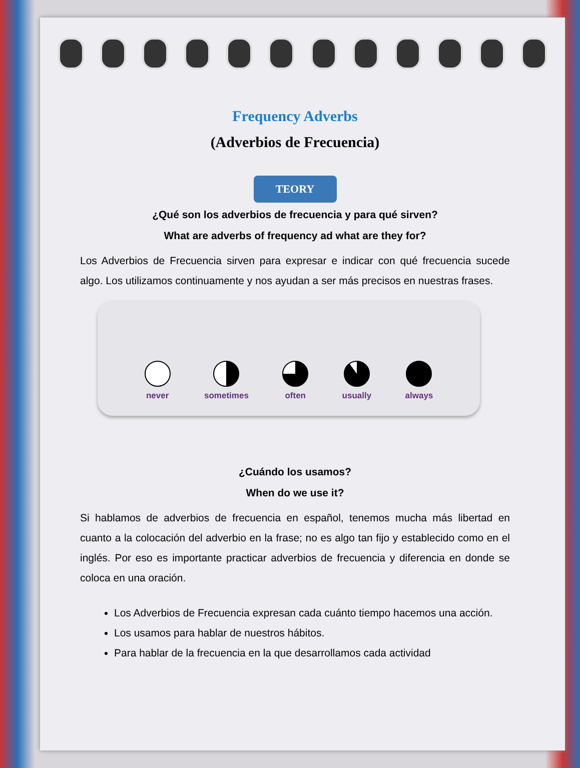Frequency Adverbs
(Adverbios de Frecuencia)
TEORY
¿Qué son los adverbios de frecuencia y para qué sirven?
What are adverbs of frequency ad what are they for?
Los Adverbios de Frecuencia sirven para expresar e indicar con qué frecuencia sucede algo. Los utilizamos continuamente y nos ayudan a ser más precisos en nuestras frases.
never sometimes often usually always
¿Cuándo los usamos?
When do we use it?
Si hablamos de adverbios de frecuencia en español, tenemos mucha más libertad en cuanto a la colocación del adverbio en la frase; no es algo tan fijo y establecido como en el inglés. Por eso es importante practicar adverbios de frecuencia y diferencia en donde se coloca en una oración.
Los Adverbios de Frecuencia expresan cada cuánto tiempo hacemos una acción.
Los usamos para hablar de nuestros hábitos.
Para hablar de la frecuencia en la que desarrollamos cada actividad